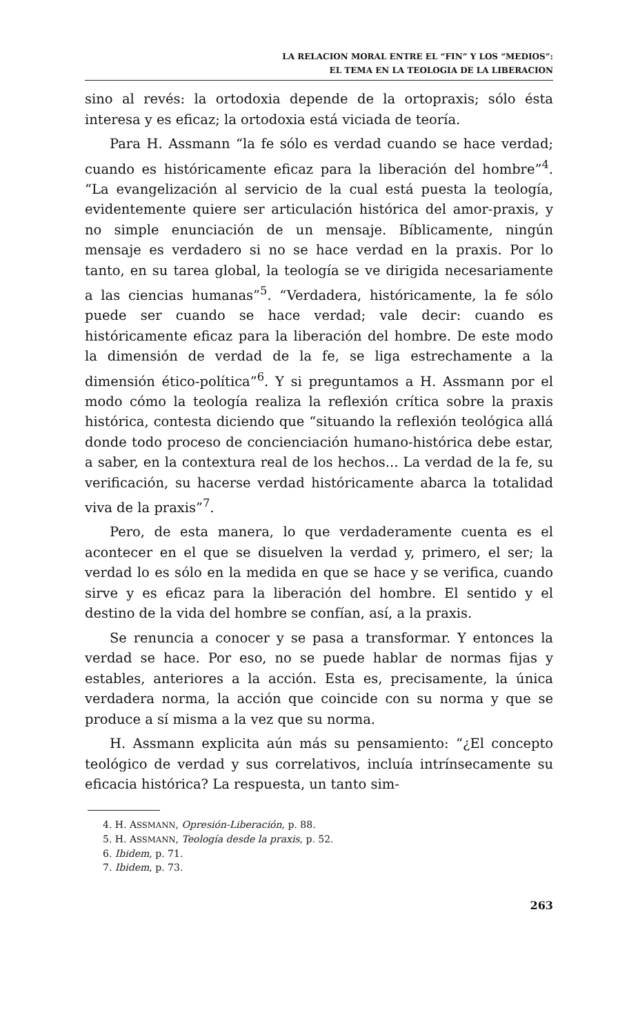LA RELACION MORAL ENTRE EL “FIN” Y LOS “MEDIOS”:
EL TEMA EN LA TEOLOGIA DE LA LIBERACION
sino al revés: la ortodoxia depende de la ortopraxis; sólo ésta interesa y es eficaz; la ortodoxia está viciada de teoría.
Para H. Assmann “la fe sólo es verdad cuando se hace verdad; cuando es históricamente eficaz para la liberación del hombre”<sup>4</sup>. “La evangelización al servicio de la cual está puesta la teología, evidentemente quiere ser articulación histórica del amor-praxis, y no simple enunciación de un mensaje. Bíblicamente, ningún mensaje es verdadero si no se hace verdad en la praxis. Por lo tanto, en su tarea global, la teología se ve dirigida necesariamente a las ciencias humanas”<sup>5</sup>. “Verdadera, históricamente, la fe sólo puede ser cuando se hace verdad; vale decir: cuando es históricamente eficaz para la liberación del hombre. De este modo la dimensión de verdad de la fe, se liga estrechamente a la dimensión ético-política”<sup>6</sup>. Y si preguntamos a H. Assmann por el modo cómo la teología realiza la reflexión crítica sobre la praxis histórica, contesta diciendo que “situando la reflexión teológica allá donde todo proceso de concienciación humano-histórica debe estar, a saber, en la contextura real de los hechos... La verdad de la fe, su verificación, su hacerse verdad históricamente abarca la totalidad viva de la praxis”<sup>7</sup>.
Pero, de esta manera, lo que verdaderamente cuenta es el acontecer en el que se disuelven la verdad y, primero, el ser; la verdad lo es sólo en la medida en que se hace y se verifica, cuando sirve y es eficaz para la liberación del hombre. El sentido y el destino de la vida del hombre se confían, así, a la praxis.
Se renuncia a conocer y se pasa a transformar. Y entonces la verdad se hace. Por eso, no se puede hablar de normas fijas y estables, anteriores a la acción. Esta es, precisamente, la única verdadera norma, la acción que coincide con su norma y que se produce a sí misma a la vez que su norma.
H. Assmann explicita aún más su pensamiento: “¿El concepto teológico de verdad y sus correlativos, incluía intrínsecamente su eficacia histórica? La respuesta, un tanto sim-
4. H. ASSMANN, Opresión-Liberación, p. 88.
5. H. ASSMANN, Teología desde la praxis, p. 52.
6. Ibidem, p. 71.
7. Ibidem, p. 73.
263